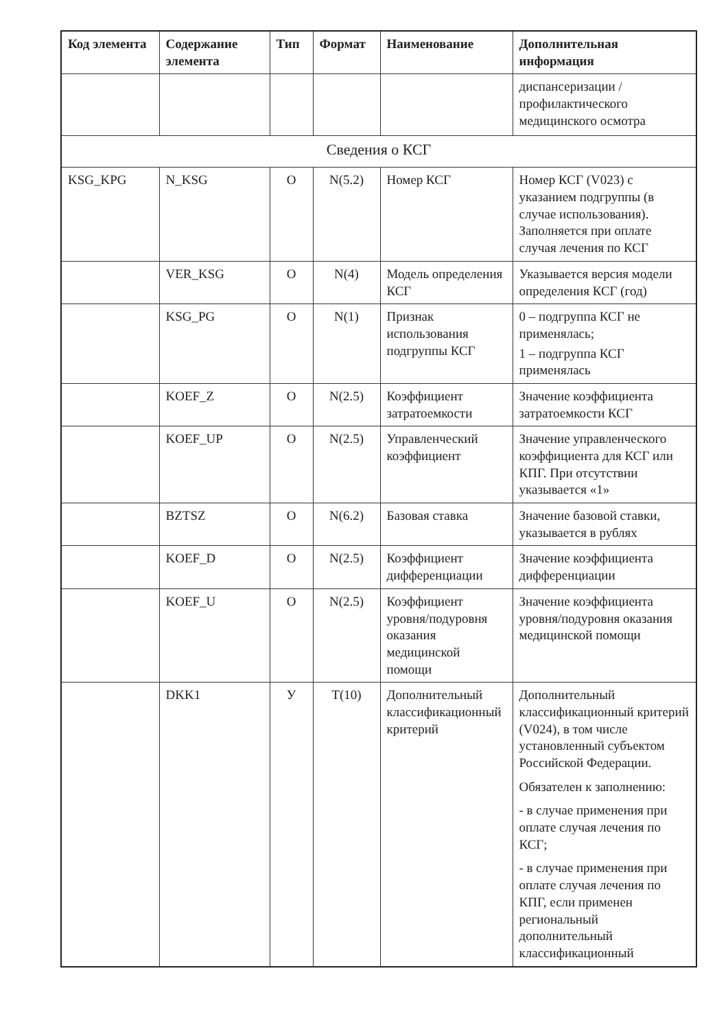| Код элемента | Содержание элемента | Тип | Формат | Наименование | Дополнительная информация |
| --- | --- | --- | --- | --- | --- |
| | | | | | диспансеризации / профилактического медицинского осмотра |
| Сведения о КСГ | | | | | |
| KSG_KPG | N_KSG | О | N(5.2) | Номер КСГ | Номер КСГ (V023) с указанием подгруппы (в случае использования). Заполняется при оплате случая лечения по КСГ |
| | VER_KSG | О | N(4) | Модель определения КСГ | Указывается версия модели определения КСГ (год) |
| | KSG_PG | О | N(1) | Признак использования подгруппы КСГ | 0 – подгруппа КСГ не применялась; 1 – подгруппа КСГ применялась |
| | KOEF_Z | О | N(2.5) | Коэффициент затратоемкости | Значение коэффициента затратоемкости КСГ |
| | KOEF_UP | О | N(2.5) | Управленческий коэффициент | Значение управленческого коэффициента для КСГ или КПГ. При отсутствии указывается «1» |
| | BZTSZ | О | N(6.2) | Базовая ставка | Значение базовой ставки, указывается в рублях |
| | KOEF_D | О | N(2.5) | Коэффициент дифференциации | Значение коэффициента дифференциации |
| | KOEF_U | О | N(2.5) | Коэффициент уровня/подуровня оказания медицинской помощи | Значение коэффициента уровня/подуровня оказания медицинской помощи |
| | DKK1 | У | T(10) | Дополнительный классификационный критерий | Дополнительный классификационный критерий (V024), в том числе установленный субъектом Российской Федерации. Обязателен к заполнению: - в случае применения при оплате случая лечения по КСГ; - в случае применения при оплате случая лечения по КПГ, если применен региональный дополнительный классификационный |